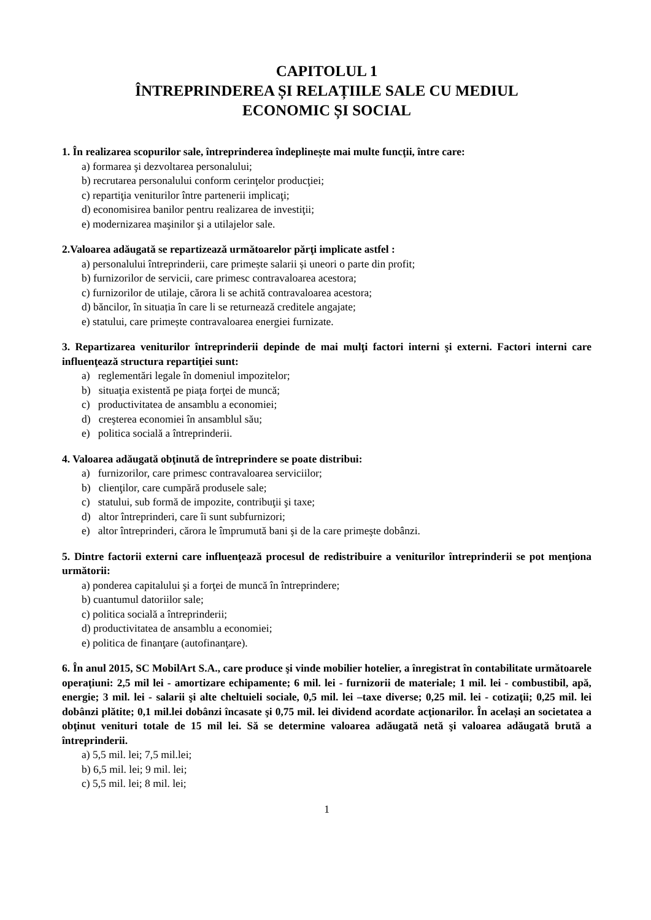CAPITOLUL 1
ÎNTREPRINDEREA ȘI RELAȚIILE SALE CU MEDIUL
ECONOMIC ȘI SOCIAL
1. În realizarea scopurilor sale, întreprinderea îndeplinește mai multe funcții, între care:
a) formarea şi dezvoltarea personalului;
b) recrutarea personalului conform cerinţelor producţiei;
c) repartiţia veniturilor între partenerii implicaţi;
d) economisirea banilor pentru realizarea de investiţii;
e) modernizarea maşinilor şi a utilajelor sale.
2.Valoarea adăugată se repartizează următoarelor părţi implicate astfel :
a) personalului întreprinderii, care primește salarii și uneori o parte din profit;
b) furnizorilor de servicii, care primesc contravaloarea acestora;
c) furnizorilor de utilaje, cărora li se achită contravaloarea acestora;
d) băncilor, în situația în care li se returnează creditele angajate;
e) statului, care primește contravaloarea energiei furnizate.
3. Repartizarea veniturilor întreprinderii depinde de mai mulţi factori interni şi externi. Factori interni care influenţează structura repartiţiei sunt:
a) reglementări legale în domeniul impozitelor;
b) situaţia existentă pe piaţa forţei de muncă;
c) productivitatea de ansamblu a economiei;
d) creşterea economiei în ansamblul său;
e) politica socială a întreprinderii.
4. Valoarea adăugată obţinută de întreprindere se poate distribui:
a) furnizorilor, care primesc contravaloarea serviciilor;
b) clienţilor, care cumpără produsele sale;
c) statului, sub formă de impozite, contribuţii şi taxe;
d) altor întreprinderi, care îi sunt subfurnizori;
e) altor întreprinderi, cărora le împrumută bani şi de la care primeşte dobânzi.
5. Dintre factorii externi care influenţează procesul de redistribuire a veniturilor întreprinderii se pot menţiona următorii:
a) ponderea capitalului şi a forţei de muncă în întreprindere;
b) cuantumul datoriilor sale;
c) politica socială a întreprinderii;
d) productivitatea de ansamblu a economiei;
e) politica de finanţare (autofinanţare).
6. În anul 2015, SC MobilArt S.A., care produce şi vinde mobilier hotelier, a înregistrat în contabilitate următoarele operațiuni: 2,5 mil lei - amortizare echipamente; 6 mil. lei - furnizorii de materiale; 1 mil. lei - combustibil, apă, energie; 3 mil. lei - salarii şi alte cheltuieli sociale, 0,5 mil. lei –taxe diverse; 0,25 mil. lei - cotizaţii; 0,25 mil. lei dobânzi plătite; 0,1 mil.lei dobânzi încasate şi 0,75 mil. lei dividend acordate acţionarilor. În același an societatea a obţinut venituri totale de 15 mil lei. Să se determine valoarea adăugată netă şi valoarea adăugată brută a întreprinderii.
a) 5,5 mil. lei; 7,5 mil.lei;
b) 6,5 mil. lei; 9 mil. lei;
c) 5,5 mil. lei; 8 mil. lei;
1